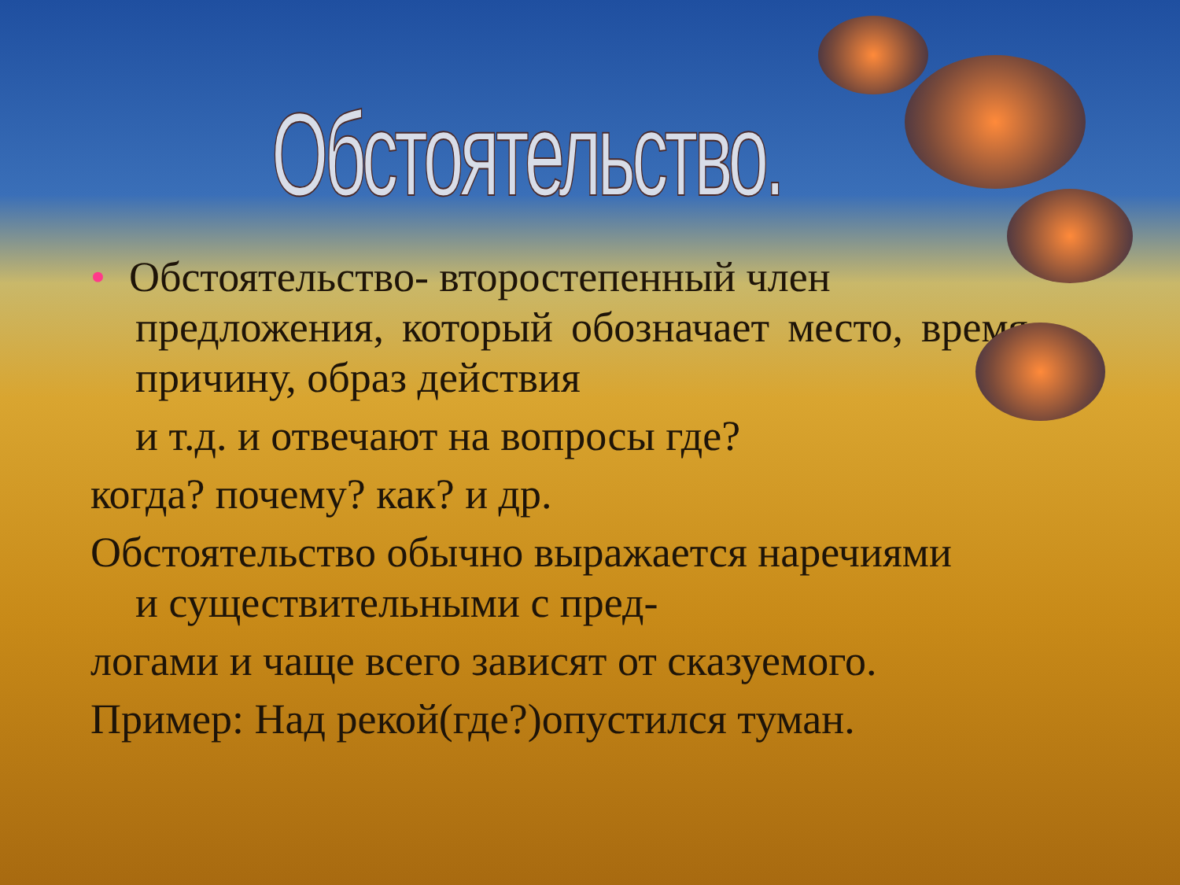Обстоятельство.
• Обстоятельство- второстепенный член
предложения, который обозначает место, время, причину, образ действия
и т.д. и отвечают на вопросы где?
когда? почему? как? и др.
Обстоятельство обычно выражается наречиями
и существительными с пред-
логами и чаще всего зависят от сказуемого.
Пример: Над рекой(где?)опустился туман.